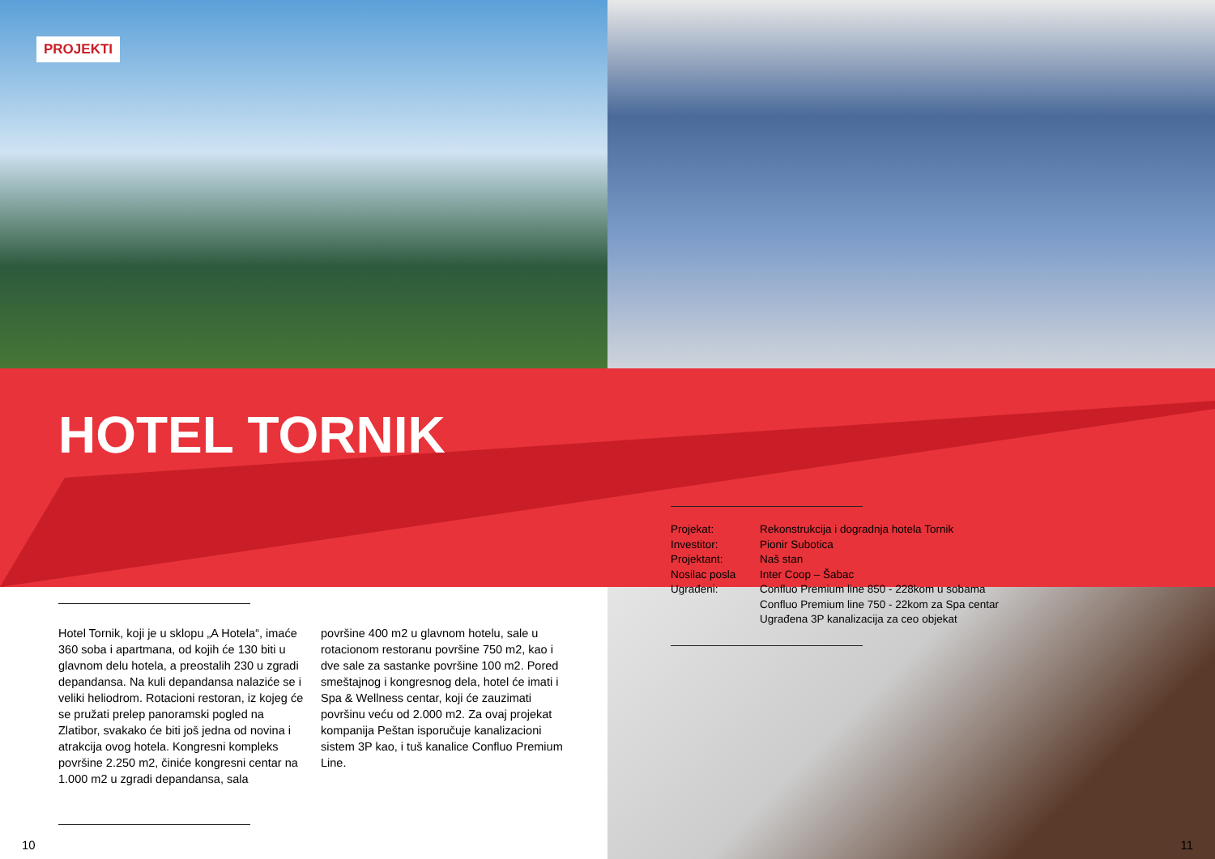PROJEKTI
HOTEL TORNIK
Hotel Tornik, koji je u sklopu „A Hotela“, imaće 360 soba i apartmana, od kojih će 130 biti u glavnom delu hotela, a preostalih 230 u zgradi depandansa. Na kuli depandansa nalaziće se i veliki heliodrom. Rotacioni restoran, iz kojeg će se pružati prelep panoramski pogled na Zlatibor, svakako će biti još jedna od novina i atrakcija ovog hotela. Kongresni kompleks površine 2.250 m2, činiće kongresni centar na 1.000 m2 u zgradi depandansa, sala
površine 400 m2 u glavnom hotelu, sale u rotacionom restoranu površine 750 m2, kao i dve sale za sastanke površine 100 m2. Pored smeštajnog i kongresnog dela, hotel će imati i Spa & Wellness centar, koji će zauzimati površinu veću od 2.000 m2. Za ovaj projekat kompanija Peštan isporučuje kanalizacioni sistem 3P kao, i tuš kanalice Confluo Premium Line.
| Projekat: | Rekonstrukcija i dogradnja hotela Tornik |
| Investitor: | Pionir Subotica |
| Projektant: | Naš stan |
| Nosilac posla | Inter Coop – Šabac |
| Ugrađeni: | Confluo Premium line 850 - 228kom u sobama Confluo Premium line 750 - 22kom za Spa centar Ugrađena 3P kanalizacija za ceo objekat |
10 11